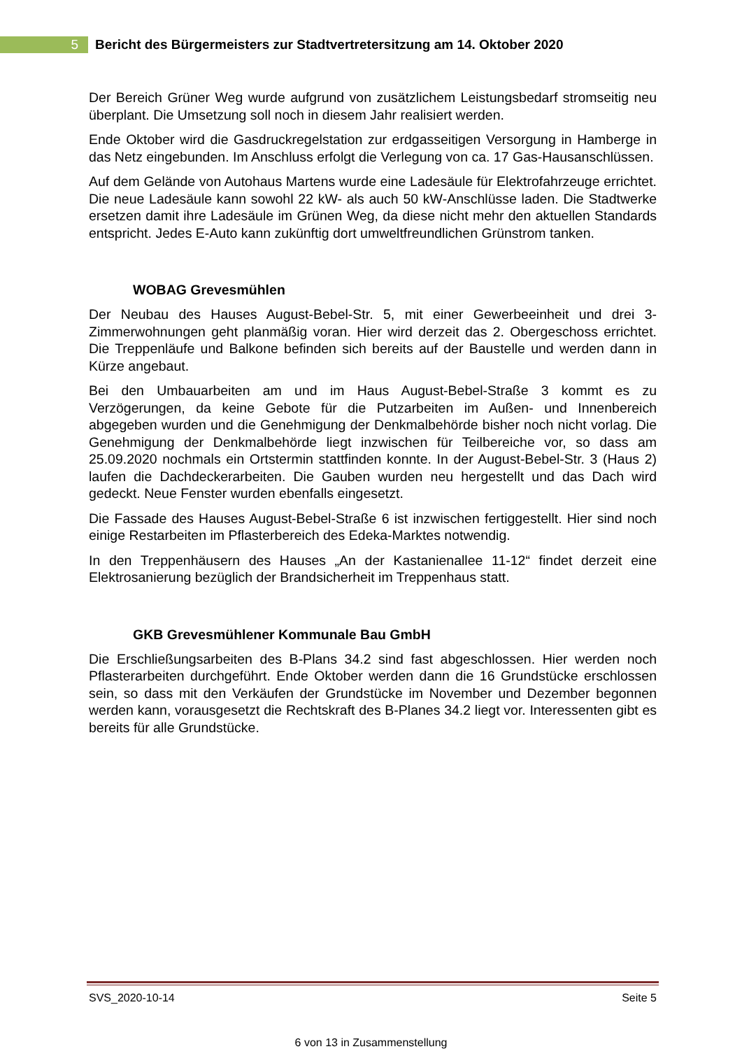5
Bericht des Bürgermeisters zur Stadtvertretersitzung am 14. Oktober 2020
Der Bereich Grüner Weg wurde aufgrund von zusätzlichem Leistungsbedarf stromseitig neu überplant. Die Umsetzung soll noch in diesem Jahr realisiert werden.
Ende Oktober wird die Gasdruckregelstation zur erdgasseitigen Versorgung in Hamberge in das Netz eingebunden. Im Anschluss erfolgt die Verlegung von ca. 17 Gas-Hausanschlüssen.
Auf dem Gelände von Autohaus Martens wurde eine Ladesäule für Elektrofahrzeuge errichtet. Die neue Ladesäule kann sowohl 22 kW- als auch 50 kW-Anschlüsse laden. Die Stadtwerke ersetzen damit ihre Ladesäule im Grünen Weg, da diese nicht mehr den aktuellen Standards entspricht. Jedes E-Auto kann zukünftig dort umweltfreundlichen Grünstrom tanken.
WOBAG Grevesmühlen
Der Neubau des Hauses August-Bebel-Str. 5, mit einer Gewerbeeinheit und drei 3-Zimmerwohnungen geht planmäßig voran. Hier wird derzeit das 2. Obergeschoss errichtet. Die Treppenläufe und Balkone befinden sich bereits auf der Baustelle und werden dann in Kürze angebaut.
Bei den Umbauarbeiten am und im Haus August-Bebel-Straße 3 kommt es zu Verzögerungen, da keine Gebote für die Putzarbeiten im Außen- und Innenbereich abgegeben wurden und die Genehmigung der Denkmalbehörde bisher noch nicht vorlag. Die Genehmigung der Denkmalbehörde liegt inzwischen für Teilbereiche vor, so dass am 25.09.2020 nochmals ein Ortstermin stattfinden konnte. In der August-Bebel-Str. 3 (Haus 2) laufen die Dachdeckerarbeiten. Die Gauben wurden neu hergestellt und das Dach wird gedeckt. Neue Fenster wurden ebenfalls eingesetzt.
Die Fassade des Hauses August-Bebel-Straße 6 ist inzwischen fertiggestellt. Hier sind noch einige Restarbeiten im Pflasterbereich des Edeka-Marktes notwendig.
In den Treppenhäusern des Hauses „An der Kastanienallee 11-12“ findet derzeit eine Elektrosanierung bezüglich der Brandsicherheit im Treppenhaus statt.
GKB Grevesmühlener Kommunale Bau GmbH
Die Erschließungsarbeiten des B-Plans 34.2 sind fast abgeschlossen. Hier werden noch Pflasterarbeiten durchgeführt. Ende Oktober werden dann die 16 Grundstücke erschlossen sein, so dass mit den Verkäufen der Grundstücke im November und Dezember begonnen werden kann, vorausgesetzt die Rechtskraft des B-Planes 34.2 liegt vor. Interessenten gibt es bereits für alle Grundstücke.
SVS_2020-10-14 Seite 5
6 von 13 in Zusammenstellung